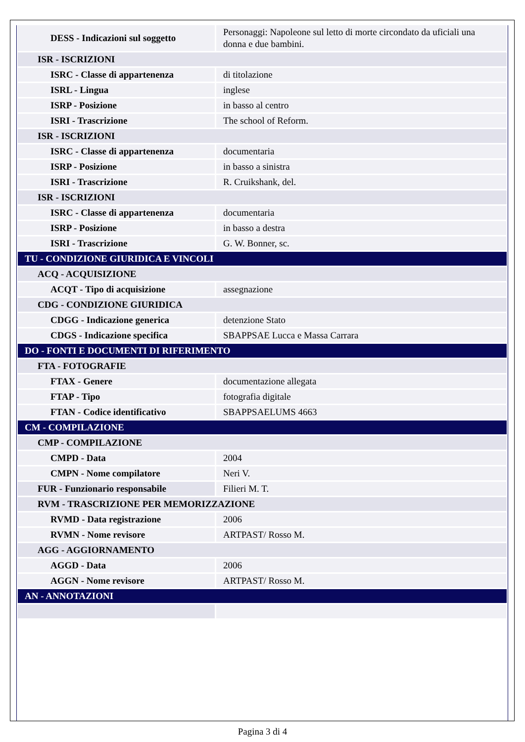| DESS - Indicazioni sul soggetto | Personaggi: Napoleone sul letto di morte circondato da uficiali una donna e due bambini. |
| ISR - ISCRIZIONI | |
| ISRC - Classe di appartenenza | di titolazione |
| ISRL - Lingua | inglese |
| ISRP - Posizione | in basso al centro |
| ISRI - Trascrizione | The school of Reform. |
| ISR - ISCRIZIONI | |
| ISRC - Classe di appartenenza | documentaria |
| ISRP - Posizione | in basso a sinistra |
| ISRI - Trascrizione | R. Cruikshank, del. |
| ISR - ISCRIZIONI | |
| ISRC - Classe di appartenenza | documentaria |
| ISRP - Posizione | in basso a destra |
| ISRI - Trascrizione | G. W. Bonner, sc. |
| TU - CONDIZIONE GIURIDICA E VINCOLI | |
| ACQ - ACQUISIZIONE | |
| ACQT - Tipo di acquisizione | assegnazione |
| CDG - CONDIZIONE GIURIDICA | |
| CDGG - Indicazione generica | detenzione Stato |
| CDGS - Indicazione specifica | SBAPPSAE Lucca e Massa Carrara |
| DO - FONTI E DOCUMENTI DI RIFERIMENTO | |
| FTA - FOTOGRAFIE | |
| FTAX - Genere | documentazione allegata |
| FTAP - Tipo | fotografia digitale |
| FTAN - Codice identificativo | SBAPPSAELUMS 4663 |
| CM - COMPILAZIONE | |
| CMP - COMPILAZIONE | |
| CMPD - Data | 2004 |
| CMPN - Nome compilatore | Neri V. |
| FUR - Funzionario responsabile | Filieri M. T. |
| RVM - TRASCRIZIONE PER MEMORIZZAZIONE | |
| RVMD - Data registrazione | 2006 |
| RVMN - Nome revisore | ARTPAST/ Rosso M. |
| AGG - AGGIORNAMENTO | |
| AGGD - Data | 2006 |
| AGGN - Nome revisore | ARTPAST/ Rosso M. |
| AN - ANNOTAZIONI | |
Pagina 3 di 4